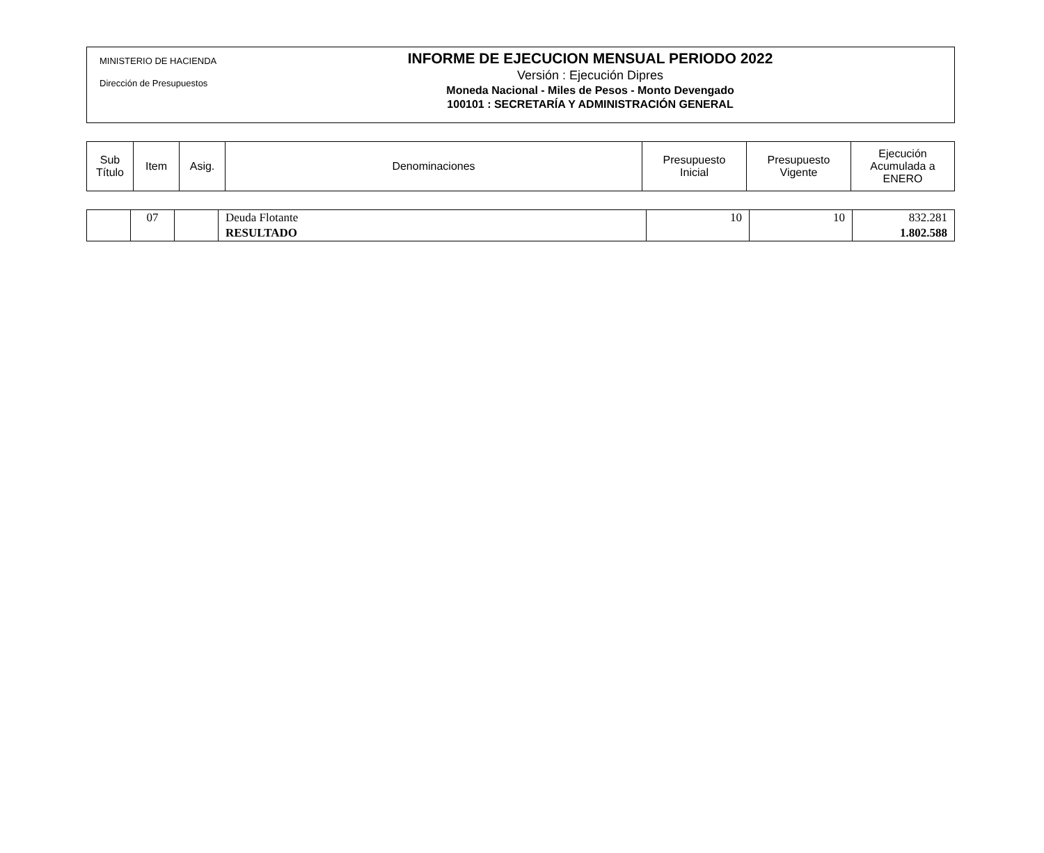MINISTERIO DE HACIENDA
Dirección de Presupuestos
INFORME DE EJECUCION MENSUAL PERIODO 2022
Versión : Ejecución Dipres
Moneda Nacional - Miles de Pesos - Monto Devengado
100101 : SECRETARÍA Y ADMINISTRACIÓN GENERAL
| Sub Título | Item | Asig. | Denominaciones | Presupuesto Inicial | Presupuesto Vigente | Ejecución Acumulada a ENERO |
| --- | --- | --- | --- | --- | --- | --- |
| | 07 | | Deuda Flotante RESULTADO | 10 | 10 | 832.281 1.802.588 |